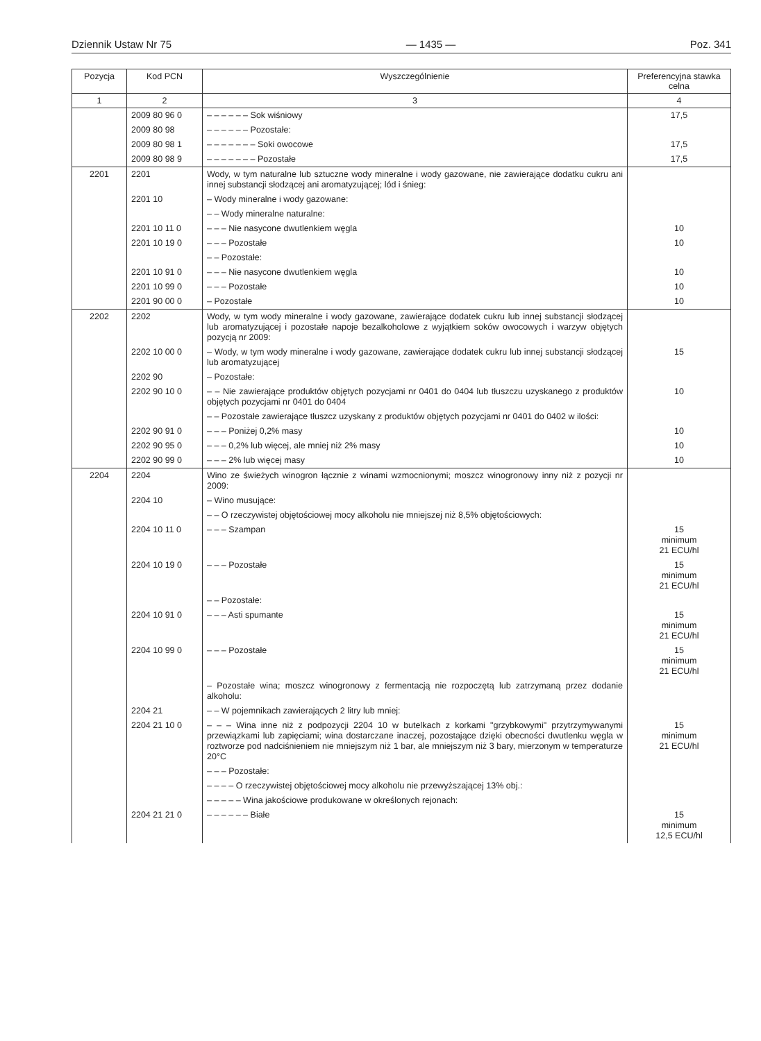Dziennik Ustaw Nr 75 — 1435 — Poz. 341
| Pozycja | Kod PCN | Wyszczególnienie | Preferencyjna stawka celna |
| --- | --- | --- | --- |
| 1 | 2 | 3 | 4 |
| | 2009 80 96 0 | – – – – – – Sok wiśniowy | 17,5 |
| | 2009 80 98 | – – – – – – Pozostałe: | |
| | 2009 80 98 1 | – – – – – – – Soki owocowe | 17,5 |
| | 2009 80 98 9 | – – – – – – – Pozostałe | 17,5 |
| 2201 | 2201 | Wody, w tym naturalne lub sztuczne wody mineralne i wody gazowane, nie zawierające dodatku cukru ani innej substancji słodzącej ani aromatyzującej; lód i śnieg: | |
| | 2201 10 | – Wody mineralne i wody gazowane: | |
| | | – – Wody mineralne naturalne: | |
| | 2201 10 11 0 | – – – Nie nasycone dwutlenkiem węgla | 10 |
| | 2201 10 19 0 | – – – Pozostałe | 10 |
| | | – – Pozostałe: | |
| | 2201 10 91 0 | – – – Nie nasycone dwutlenkiem węgla | 10 |
| | 2201 10 99 0 | – – – Pozostałe | 10 |
| | 2201 90 00 0 | – Pozostałe | 10 |
| 2202 | 2202 | Wody, w tym wody mineralne i wody gazowane, zawierające dodatek cukru lub innej substancji słodzącej lub aromatyzującej i pozostałe napoje bezalkoholowe z wyjątkiem soków owocowych i warzyw objętych pozycją nr 2009: | |
| | 2202 10 00 0 | – Wody, w tym wody mineralne i wody gazowane, zawierające dodatek cukru lub innej substancji słodzącej lub aromatyzującej | 15 |
| | 2202 90 | – Pozostałe: | |
| | 2202 90 10 0 | – – Nie zawierające produktów objętych pozycjami nr 0401 do 0404 lub tłuszczu uzyskanego z produktów objętych pozycjami nr 0401 do 0404 | 10 |
| | | – – Pozostałe zawierające tłuszcz uzyskany z produktów objętych pozycjami nr 0401 do 0402 w ilości: | |
| | 2202 90 91 0 | – – – Poniżej 0,2% masy | 10 |
| | 2202 90 95 0 | – – – 0,2% lub więcej, ale mniej niż 2% masy | 10 |
| | 2202 90 99 0 | – – – 2% lub więcej masy | 10 |
| 2204 | 2204 | Wino ze świeżych winogron łącznie z winami wzmocnionymi; moszcz winogronowy inny niż z pozycji nr 2009: | |
| | 2204 10 | – Wino musujące: | |
| | | – – O rzeczywistej objętościowej mocy alkoholu nie mniejszej niż 8,5% objętościowych: | |
| | 2204 10 11 0 | – – – Szampan | 15 minimum 21 ECU/hl |
| | 2204 10 19 0 | – – – Pozostałe | 15 minimum 21 ECU/hl |
| | | – – Pozostałe: | |
| | 2204 10 91 0 | – – – Asti spumante | 15 minimum 21 ECU/hl |
| | 2204 10 99 0 | – – – Pozostałe | 15 minimum 21 ECU/hl |
| | | – Pozostałe wina; moszcz winogronowy z fermentacją nie rozpoczętą lub zatrzymaną przez dodanie alkoholu: | |
| | 2204 21 | – – W pojemnikach zawierających 2 litry lub mniej: | |
| | 2204 21 10 0 | – – – Wina inne niż z podpozycji 2204 10 w butelkach z korkami "grzybkowymi" przytrzymywanymi przewiązkami lub zapięciami; wina dostarczane inaczej, pozostające dzięki obecności dwutlenku węgla w roztworze pod nadciśnieniem nie mniejszym niż 1 bar, ale mniejszym niż 3 bary, mierzonym w temperaturze 20°C | 15 minimum 21 ECU/hl |
| | | – – – Pozostałe: | |
| | | – – – – O rzeczywistej objętościowej mocy alkoholu nie przewyższającej 13% obj.: | |
| | | – – – – – Wina jakościowe produkowane w określonych rejonach: | |
| | 2204 21 21 0 | – – – – – – Białe | 15 minimum 12,5 ECU/hl |